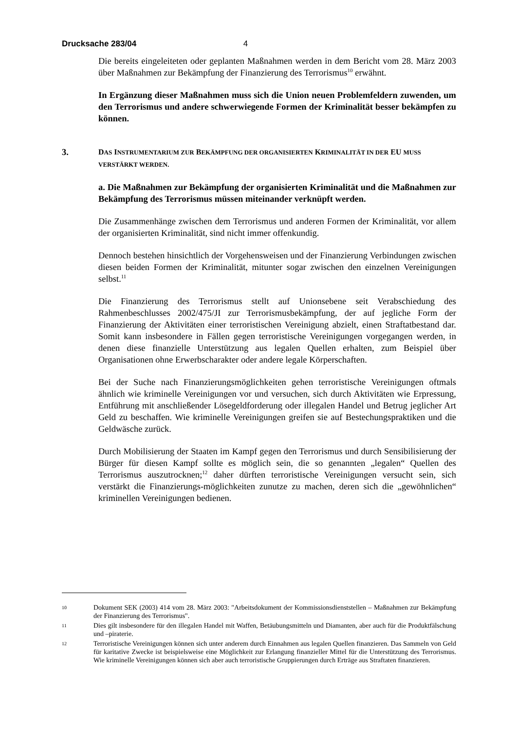Drucksache 283/04 4
Die bereits eingeleiteten oder geplanten Maßnahmen werden in dem Bericht vom 28. März 2003 über Maßnahmen zur Bekämpfung der Finanzierung des Terrorismus<sup>10</sup> erwähnt.
In Ergänzung dieser Maßnahmen muss sich die Union neuen Problemfeldern zuwenden, um den Terrorismus und andere schwerwiegende Formen der Kriminalität besser bekämpfen zu können.
3. DAS INSTRUMENTARIUM ZUR BEKÄMPFUNG DER ORGANISIERTEN KRIMINALITÄT IN DER EU MUSS VERSTÄRKT WERDEN.
a. Die Maßnahmen zur Bekämpfung der organisierten Kriminalität und die Maßnahmen zur Bekämpfung des Terrorismus müssen miteinander verknüpft werden.
Die Zusammenhänge zwischen dem Terrorismus und anderen Formen der Kriminalität, vor allem der organisierten Kriminalität, sind nicht immer offenkundig.
Dennoch bestehen hinsichtlich der Vorgehensweisen und der Finanzierung Verbindungen zwischen diesen beiden Formen der Kriminalität, mitunter sogar zwischen den einzelnen Vereinigungen selbst.<sup>11</sup>
Die Finanzierung des Terrorismus stellt auf Unionsebene seit Verabschiedung des Rahmenbeschlusses 2002/475/JI zur Terrorismusbekämpfung, der auf jegliche Form der Finanzierung der Aktivitäten einer terroristischen Vereinigung abzielt, einen Straftatbestand dar. Somit kann insbesondere in Fällen gegen terroristische Vereinigungen vorgegangen werden, in denen diese finanzielle Unterstützung aus legalen Quellen erhalten, zum Beispiel über Organisationen ohne Erwerbscharakter oder andere legale Körperschaften.
Bei der Suche nach Finanzierungsmöglichkeiten gehen terroristische Vereinigungen oftmals ähnlich wie kriminelle Vereinigungen vor und versuchen, sich durch Aktivitäten wie Erpressung, Entführung mit anschließender Lösegeldforderung oder illegalen Handel und Betrug jeglicher Art Geld zu beschaffen. Wie kriminelle Vereinigungen greifen sie auf Bestechungspraktiken und die Geldwäsche zurück.
Durch Mobilisierung der Staaten im Kampf gegen den Terrorismus und durch Sensibilisierung der Bürger für diesen Kampf sollte es möglich sein, die so genannten „legalen“ Quellen des Terrorismus auszutrocknen;<sup>12</sup> daher dürften terroristische Vereinigungen versucht sein, sich verstärkt die Finanzierungs-möglichkeiten zunutze zu machen, deren sich die „gewöhnlichen“ kriminellen Vereinigungen bedienen.
10 Dokument SEK (2003) 414 vom 28. März 2003: "Arbeitsdokument der Kommissionsdienststellen – Maßnahmen zur Bekämpfung der Finanzierung des Terrorismus".
11 Dies gilt insbesondere für den illegalen Handel mit Waffen, Betäubungsmitteln und Diamanten, aber auch für die Produktfälschung und –piraterie.
12 Terroristische Vereinigungen können sich unter anderem durch Einnahmen aus legalen Quellen finanzieren. Das Sammeln von Geld für karitative Zwecke ist beispielsweise eine Möglichkeit zur Erlangung finanzieller Mittel für die Unterstützung des Terrorismus. Wie kriminelle Vereinigungen können sich aber auch terroristische Gruppierungen durch Erträge aus Straftaten finanzieren.